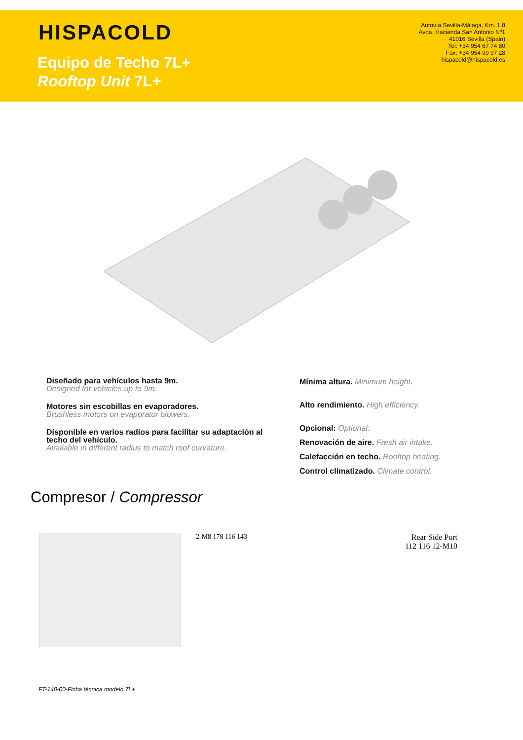HISPACOLD
Equipo de Techo 7L+
Rooftop Unit 7L+
Autovía Sevilla-Málaga, Km. 1.8
Avda. Hacienda San Antonio Nº1
41016 Sevilla (Spain)
Tel: +34 954 67 74 80
Fax: +34 954 99 97 28
hispacold@hispacold.es
Diseñado para vehículos hasta 9m.
Designed for vehicles up to 9m.
Motores sin escobillas en evaporadores.
Brushless motors on evaporator blowers.
Disponible en varios radios para facilitar su adaptación al techo del vehículo.
Available in different radius to match roof curvature.
Mínima altura. Minimum height.
Alto rendimiento. High efficiency.
Opcional: Optional:
Renovación de aire. Fresh air intake.
Calefacción en techo. Rooftop heating.
Control climatizado. Climate control.
Compresor / Compressor
2-M8 178 116 143
Rear Side Port
112 116 12-M10
FT-140-00-Ficha técnica modelo 7L+